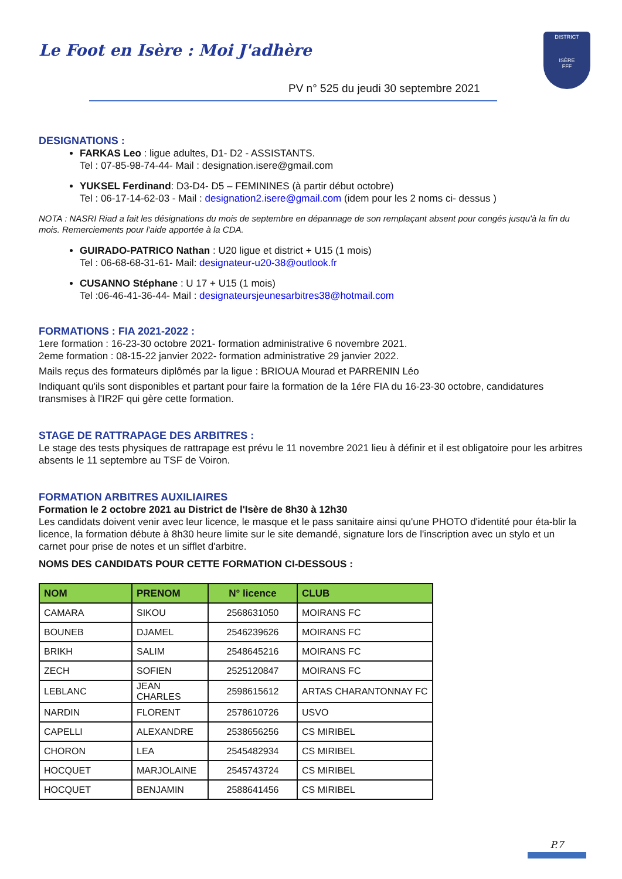Le Foot en Isère : Moi J'adhère
PV n° 525 du jeudi 30 septembre 2021
DISTRICT
ISÈRE
FFF
DESIGNATIONS :
FARKAS Leo : ligue adultes, D1- D2 - ASSISTANTS.
Tel : 07-85-98-74-44- Mail : designation.isere@gmail.com
YUKSEL Ferdinand: D3-D4- D5 – FEMININES (à partir début octobre)
Tel : 06-17-14-62-03 - Mail : designation2.isere@gmail.com (idem pour les 2 noms ci- dessus )
NOTA : NASRI Riad a fait les désignations du mois de septembre en dépannage de son remplaçant absent pour congés jusqu'à la fin du mois. Remerciements pour l'aide apportée à la CDA.
GUIRADO-PATRICO Nathan : U20 ligue et district + U15 (1 mois)
Tel : 06-68-68-31-61- Mail: designateur-u20-38@outlook.fr
CUSANNO Stéphane : U 17 + U15 (1 mois)
Tel :06-46-41-36-44- Mail : designateursjeunesarbitres38@hotmail.com
FORMATIONS : FIA 2021-2022 :
1ere formation : 16-23-30 octobre 2021- formation administrative 6 novembre 2021.
2eme formation : 08-15-22 janvier 2022- formation administrative 29 janvier 2022.
Mails reçus des formateurs diplômés par la ligue : BRIOUA Mourad et PARRENIN Léo
Indiquant qu'ils sont disponibles et partant pour faire la formation de la 1ére FIA du 16-23-30 octobre, candidatures transmises à l'IR2F qui gère cette formation.
STAGE DE RATTRAPAGE DES ARBITRES :
Le stage des tests physiques de rattrapage est prévu le 11 novembre 2021 lieu à définir et il est obligatoire pour les arbitres absents le 11 septembre au TSF de Voiron.
FORMATION ARBITRES AUXILIAIRES
Formation le 2 octobre 2021 au District de l'Isère de 8h30 à 12h30
Les candidats doivent venir avec leur licence, le masque et le pass sanitaire ainsi qu'une PHOTO d'identité pour éta-blir la licence, la formation débute à 8h30 heure limite sur le site demandé, signature lors de l'inscription avec un stylo et un carnet pour prise de notes et un sifflet d'arbitre.
NOMS DES CANDIDATS POUR CETTE FORMATION CI-DESSOUS :
| NOM | PRENOM | N° licence | CLUB |
| --- | --- | --- | --- |
| CAMARA | SIKOU | 2568631050 | MOIRANS FC |
| BOUNEB | DJAMEL | 2546239626 | MOIRANS FC |
| BRIKH | SALIM | 2548645216 | MOIRANS FC |
| ZECH | SOFIEN | 2525120847 | MOIRANS FC |
| LEBLANC | JEAN CHARLES | 2598615612 | ARTAS CHARANTONNAY FC |
| NARDIN | FLORENT | 2578610726 | USVO |
| CAPELLI | ALEXANDRE | 2538656256 | CS MIRIBEL |
| CHORON | LEA | 2545482934 | CS MIRIBEL |
| HOCQUET | MARJOLAINE | 2545743724 | CS MIRIBEL |
| HOCQUET | BENJAMIN | 2588641456 | CS MIRIBEL |
P.7